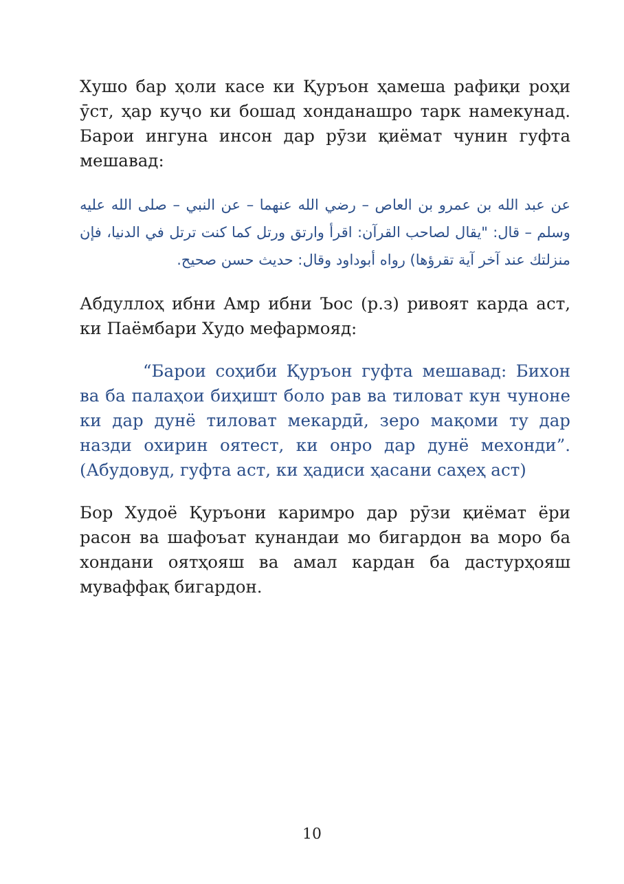Хушо бар ҳоли касе ки Қуръон ҳамеша рафиқи роҳи ӯст, ҳар куҷо ки бошад хонданашро тарк намекунад. Барои ингуна инсон дар рӯзи қиёмат чунин гуфта мешавад:
عن عبد الله بن عمرو بن العاص – رضي الله عنهما – عن النبي – صلى الله عليه وسلم – قال: "يقال لصاحب القرآن: اقرأ وارتق ورتل كما كنت ترتل في الدنيا، فإن منزلتك عند آخر آية تقرؤها) رواه أبوداود وقال: حديث حسن صحيح.
Абдуллоҳ ибни Амр ибни Ъос (р.з) ривоят карда аст, ки Паёмбари Худо мефармояд:
“Барои соҳиби Қуръон гуфта мешавад: Бихон ва ба палаҳои биҳишт боло рав ва тиловат кун чуноне ки дар дунё тиловат мекардӣ, зеро мақоми ту дар назди охирин оятест, ки онро дар дунё мехонди”. (Абудовуд, гуфта аст, ки ҳадиси ҳасани саҳеҳ аст)
Бор Худоё Қуръони каримро дар рӯзи қиёмат ёри расон ва шафоъат кунандаи мо бигардон ва моро ба хондани оятҳояш ва амал кардан ба дастурҳояш муваффақ бигардон.
10